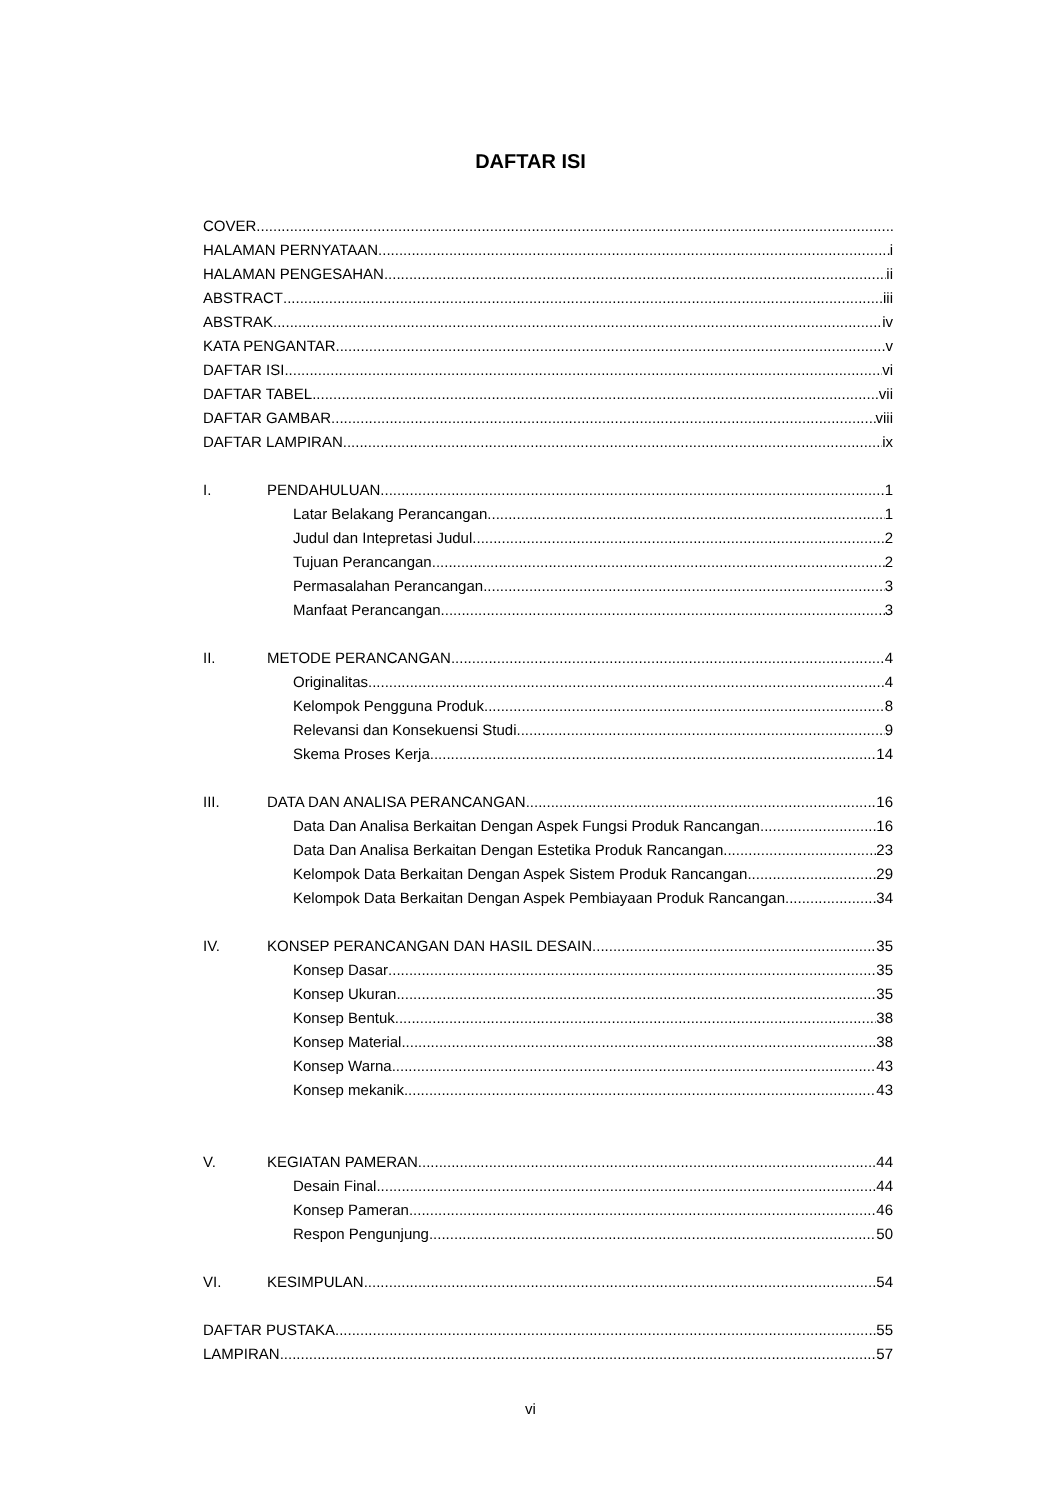DAFTAR ISI
COVER
HALAMAN PERNYATAAN i
HALAMAN PENGESAHAN ii
ABSTRACT iii
ABSTRAK iv
KATA PENGANTAR v
DAFTAR ISI vi
DAFTAR TABEL vii
DAFTAR GAMBAR viii
DAFTAR LAMPIRAN ix
I. PENDAHULUAN 1
Latar Belakang Perancangan 1
Judul dan Intepretasi Judul 2
Tujuan Perancangan 2
Permasalahan Perancangan 3
Manfaat Perancangan 3
II. METODE PERANCANGAN 4
Originalitas 4
Kelompok Pengguna Produk 8
Relevansi dan Konsekuensi Studi 9
Skema Proses Kerja 14
III. DATA DAN ANALISA PERANCANGAN 16
Data Dan Analisa Berkaitan Dengan Aspek Fungsi Produk Rancangan 16
Data Dan Analisa Berkaitan Dengan Estetika Produk Rancangan 23
Kelompok Data Berkaitan Dengan Aspek Sistem Produk Rancangan 29
Kelompok Data Berkaitan Dengan Aspek Pembiayaan Produk Rancangan 34
IV. KONSEP PERANCANGAN DAN HASIL DESAIN 35
Konsep Dasar 35
Konsep Ukuran 35
Konsep Bentuk 38
Konsep Material 38
Konsep Warna 43
Konsep mekanik 43
V. KEGIATAN PAMERAN 44
Desain Final 44
Konsep Pameran 46
Respon Pengunjung 50
VI. KESIMPULAN 54
DAFTAR PUSTAKA 55
LAMPIRAN 57
vi